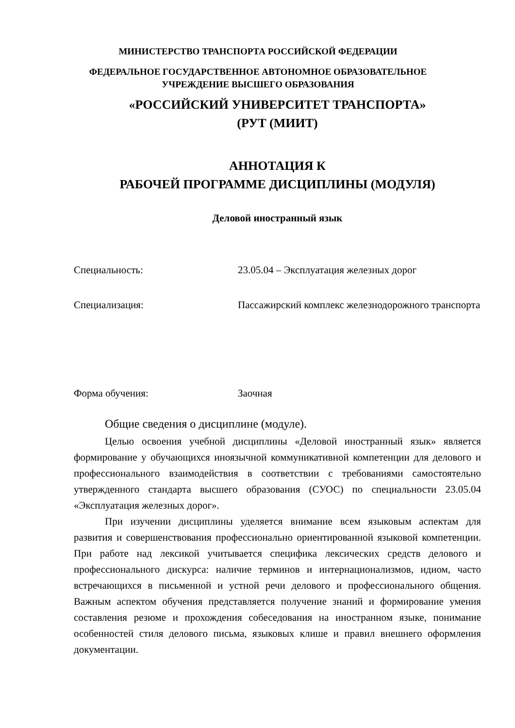МИНИСТЕРСТВО ТРАНСПОРТА РОССИЙСКОЙ ФЕДЕРАЦИИ
ФЕДЕРАЛЬНОЕ ГОСУДАРСТВЕННОЕ АВТОНОМНОЕ ОБРАЗОВАТЕЛЬНОЕ
УЧРЕЖДЕНИЕ ВЫСШЕГО ОБРАЗОВАНИЯ
«РОССИЙСКИЙ УНИВЕРСИТЕТ ТРАНСПОРТА»
(РУТ (МИИТ)
АННОТАЦИЯ К
РАБОЧЕЙ ПРОГРАММЕ ДИСЦИПЛИНЫ (МОДУЛЯ)
Деловой иностранный язык
Специальность: 23.05.04 – Эксплуатация железных дорог
Специализация: Пассажирский комплекс железнодорожного транспорта
Форма обучения: Заочная
Общие сведения о дисциплине (модуле).
Целью освоения учебной дисциплины «Деловой иностранный язык» является формирование у обучающихся иноязычной коммуникативной компетенции для делового и профессионального взаимодействия в соответствии с требованиями самостоятельно утвержденного стандарта высшего образования (СУОС) по специальности 23.05.04 «Эксплуатация железных дорог».
При изучении дисциплины уделяется внимание всем языковым аспектам для развития и совершенствования профессионально ориентированной языковой компетенции. При работе над лексикой учитывается специфика лексических средств делового и профессионального дискурса: наличие терминов и интернационализмов, идиом, часто встречающихся в письменной и устной речи делового и профессионального общения. Важным аспектом обучения представляется получение знаний и формирование умения составления резюме и прохождения собеседования на иностранном языке, понимание особенностей стиля делового письма, языковых клише и правил внешнего оформления документации.